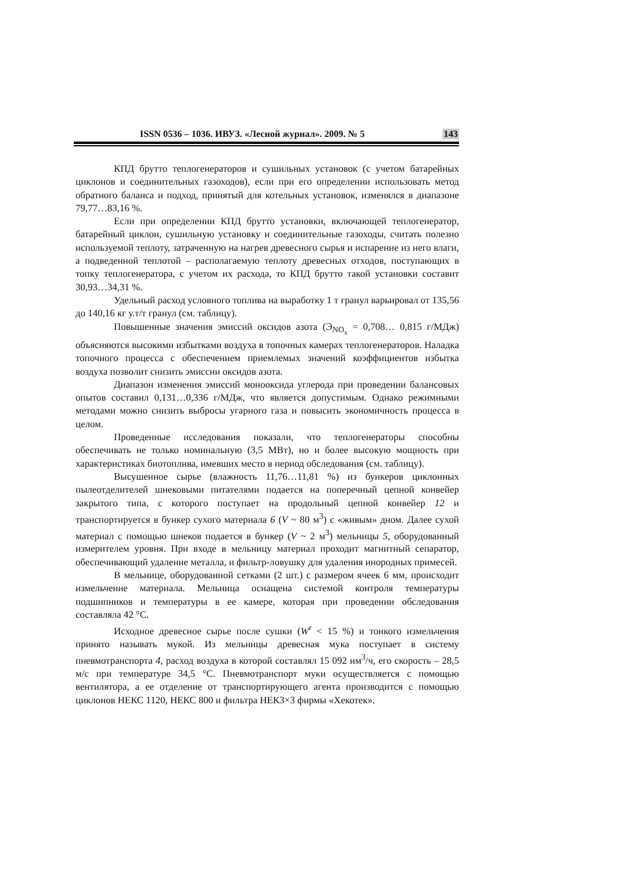ISSN 0536 – 1036. ИВУЗ. «Лесной журнал». 2009. № 5 143
КПД брутто теплогенераторов и сушильных установок (с учетом батарейных циклонов и соединительных газоходов), если при его определении использовать метод обратного баланса и подход, принятый для котельных установок, изменялся в диапазоне 79,77…83,16 %.
Если при определении КПД брутто установки, включающей теплогенератор, батарейный циклон, сушильную установку и соединительные газоходы, считать полезно используемой теплоту, затраченную на нагрев древесного сырья и испарение из него влаги, а подведенной теплотой – располагаемую теплоту древесных отходов, поступающих в топку теплогенератора, с учетом их расхода, то КПД брутто такой установки составит 30,93…34,31 %.
Удельный расход условного топлива на выработку 1 т гранул варьировал от 135,56 до 140,16 кг у.т/т гранул (см. таблицу).
Повышенные значения эмиссий оксидов азота (Э<sub>NO<sub>x</sub></sub> = 0,708… 0,815 г/МДж) объясняются высокими избытками воздуха в топочных камерах теплогенераторов. Наладка топочного процесса с обеспечением приемлемых значений коэффициентов избытка воздуха позволит снизить эмиссии оксидов азота.
Диапазон изменения эмиссий монооксида углерода при проведении балансовых опытов составил 0,131…0,336 г/МДж, что является допустимым. Однако режимными методами можно снизить выбросы угарного газа и повысить экономичность процесса в целом.
Проведенные исследования показали, что теплогенераторы способны обеспечивать не только номинальную (3,5 МВт), но и более высокую мощность при характеристиках биотоплива, имевших место в период обследования (см. таблицу).
Высушенное сырье (влажность 11,76…11,81 %) из бункеров циклонных пылеотделителей шнековыми питателями подается на поперечный цепной конвейер закрытого типа, с которого поступает на продольный цепной конвейер 12 и транспортируется в бункер сухого материала 6 (V ~ 80 м<sup>3</sup>) с «живым» дном. Далее сухой материал с помощью шнеков подается в бункер (V ~ 2 м<sup>3</sup>) мельницы 5, оборудованный измерителем уровня. При входе в мельницу материал проходит магнитный сепаратор, обеспечивающий удаление металла, и фильтр-ловушку для удаления инородных примесей.
В мельнице, оборудованной сетками (2 шт.) с размером ячеек 6 мм, происходит измельчение материала. Мельница оснащена системой контроля температуры подшипников и температуры в ее камере, которая при проведении обследования составляла 42 °С.
Исходное древесное сырье после сушки (W<sup>r</sup> < 15 %) и тонкого измельчения принято называть мукой. Из мельницы древесная мука поступает в систему пневмотранспорта 4, расход воздуха в которой составлял 15 092 нм<sup>3</sup>/ч, его скорость – 28,5 м/с при температуре 34,5 °С. Пневмотранспорт муки осуществляется с помощью вентилятора, а ее отделение от транспортирующего агента производится с помощью циклонов НЕКС 1120, НЕКС 800 и фильтра НЕК3×3 фирмы «Хекотек».